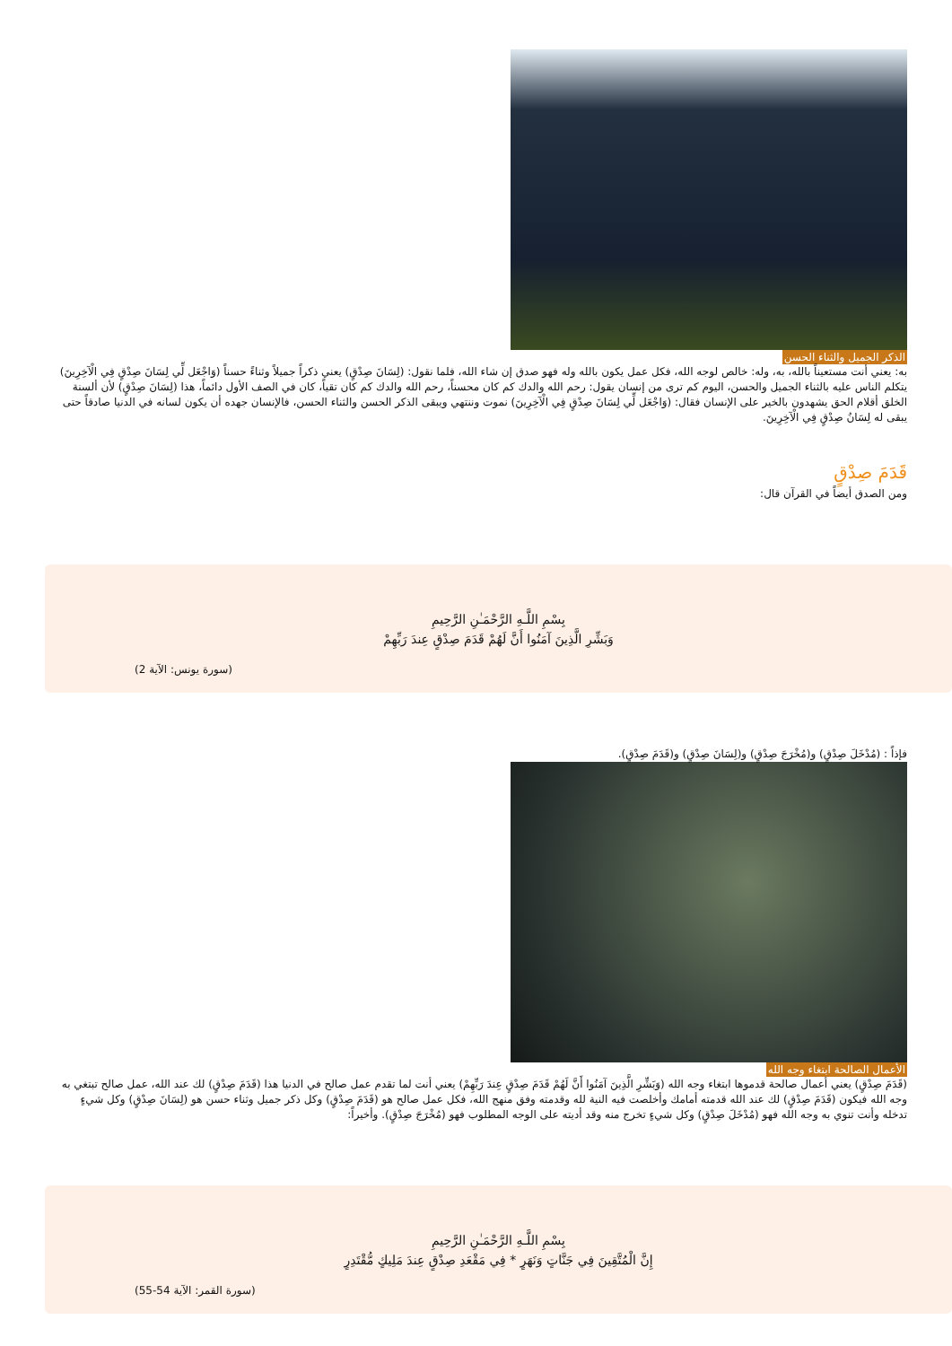الذكر الجميل والثناء الحسن
به: يعني أنت مستعيناً بالله، به، وله: خالص لوجه الله، فكل عمل يكون بالله وله فهو صدق إن شاء الله، فلما نقول: (لِسَانَ صِدْقٍ) يعني ذكراً جميلاً وثناءً حسناً (وَاجْعَل لِّي لِسَانَ صِدْقٍ فِي الْآخِرِينَ) يتكلم الناس عليه بالثناء الجميل والحسن، اليوم كم ترى من إنسان يقول: رحم الله والدك كم كان محسناً، رحم الله والدك كم كان تقياً، كان في الصف الأول دائماً، هذا (لِسَانَ صِدْقٍ) لأن ألسنة الخلق أقلام الحق يشهدون بالخير على الإنسان فقال: (وَاجْعَل لِّي لِسَانَ صِدْقٍ فِي الْآخِرِينَ) نموت وننتهي ويبقى الذكر الحسن والثناء الحسن، فالإنسان جهده أن يكون لسانه في الدنيا صادقاً حتى يبقى له لِسَانُ صِدْقٍ فِي الْآخِرِينَ.
قَدَمَ صِدْقٍ
ومن الصدق أيضاً في القرآن قال:
بِسْمِ اللَّـهِ الرَّحْمَـٰنِ الرَّحِيمِ
وَبَشِّرِ الَّذِينَ آمَنُوا أَنَّ لَهُمْ قَدَمَ صِدْقٍ عِندَ رَبِّهِمْ
(سورة يونس: الآية 2)
فإذاً : (مُدْخَلَ صِدْقٍ) و(مُخْرَجَ صِدْقٍ) و(لِسَانَ صِدْقٍ) و(قَدَمَ صِدْقٍ).
الأعمال الصالحة ابتغاء وجه الله
(قَدَمَ صِدْقٍ) يعني أعمال صالحة قدموها ابتغاء وجه الله (وَبَشِّرِ الَّذِينَ آمَنُوا أَنَّ لَهُمْ قَدَمَ صِدْقٍ عِندَ رَبِّهِمْ) يعني أنت لما تقدم عمل صالح في الدنيا هذا (قَدَمَ صِدْقٍ) لك عند الله، عمل صالح تبتغي به وجه الله فيكون (قَدَمَ صِدْقٍ) لك عند الله قدمته أمامك وأخلصت فيه النية لله وقدمته وفق منهج الله، فكل عمل صالح هو (قَدَمَ صِدْقٍ) وكل ذكر جميل وثناء حسن هو (لِسَانَ صِدْقٍ) وكل شيءٍ تدخله وأنت تنوي به وجه الله فهو (مُدْخَلَ صِدْقٍ) وكل شيءٍ تخرج منه وقد أديته على الوجه المطلوب فهو (مُخْرَجَ صِدْقٍ). وأخيراً:
بِسْمِ اللَّـهِ الرَّحْمَـٰنِ الرَّحِيمِ
إِنَّ الْمُتَّقِينَ فِي جَنَّاتٍ وَنَهَرٍ * فِي مَقْعَدِ صِدْقٍ عِندَ مَلِيكٍ مُّقْتَدِرٍ
(سورة القمر: الآية 54-55)